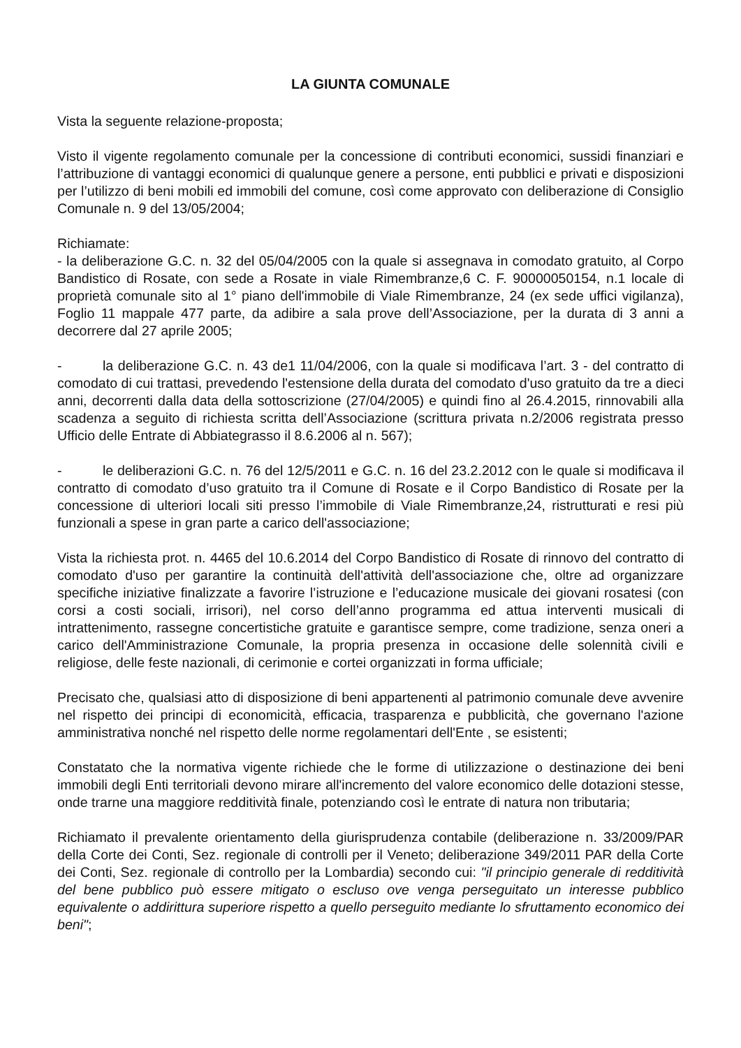LA GIUNTA COMUNALE
Vista la seguente relazione-proposta;
Visto il vigente regolamento comunale per la concessione di contributi economici, sussidi finanziari e l’attribuzione di vantaggi economici di qualunque genere a persone, enti pubblici e privati e disposizioni per l’utilizzo di beni mobili ed immobili del comune, così come approvato con deliberazione di Consiglio Comunale n. 9 del 13/05/2004;
Richiamate:
- la deliberazione G.C. n. 32 del 05/04/2005 con la quale si assegnava in comodato gratuito, al Corpo Bandistico di Rosate, con sede a Rosate in viale Rimembranze,6 C. F. 90000050154, n.1 locale di proprietà comunale sito al 1° piano dell'immobile di Viale Rimembranze, 24 (ex sede uffici vigilanza), Foglio 11 mappale 477 parte, da adibire a sala prove dell’Associazione, per la durata di 3 anni a decorrere dal 27 aprile 2005;
- la deliberazione G.C. n. 43 de1 11/04/2006, con la quale si modificava l’art. 3 - del contratto di comodato di cui trattasi, prevedendo l'estensione della durata del comodato d'uso gratuito da tre a dieci anni, decorrenti dalla data della sottoscrizione (27/04/2005) e quindi fino al 26.4.2015, rinnovabili alla scadenza a seguito di richiesta scritta dell’Associazione (scrittura privata n.2/2006 registrata presso Ufficio delle Entrate di Abbiategrasso il 8.6.2006 al n. 567);
- le deliberazioni G.C. n. 76 del 12/5/2011 e G.C. n. 16 del 23.2.2012 con le quale si modificava il contratto di comodato d’uso gratuito tra il Comune di Rosate e il Corpo Bandistico di Rosate per la concessione di ulteriori locali siti presso l’immobile di Viale Rimembranze,24, ristrutturati e resi più funzionali a spese in gran parte a carico dell'associazione;
Vista la richiesta prot. n. 4465 del 10.6.2014 del Corpo Bandistico di Rosate di rinnovo del contratto di comodato d'uso per garantire la continuità dell'attività dell'associazione che, oltre ad organizzare specifiche iniziative finalizzate a favorire l’istruzione e l’educazione musicale dei giovani rosatesi (con corsi a costi sociali, irrisori), nel corso dell’anno programma ed attua interventi musicali di intrattenimento, rassegne concertistiche gratuite e garantisce sempre, come tradizione, senza oneri a carico dell'Amministrazione Comunale, la propria presenza in occasione delle solennità civili e religiose, delle feste nazionali, di cerimonie e cortei organizzati in forma ufficiale;
Precisato che, qualsiasi atto di disposizione di beni appartenenti al patrimonio comunale deve avvenire nel rispetto dei principi di economicità, efficacia, trasparenza e pubblicità, che governano l'azione amministrativa nonché nel rispetto delle norme regolamentari dell'Ente , se esistenti;
Constatato che la normativa vigente richiede che le forme di utilizzazione o destinazione dei beni immobili degli Enti territoriali devono mirare all'incremento del valore economico delle dotazioni stesse, onde trarne una maggiore redditività finale, potenziando così le entrate di natura non tributaria;
Richiamato il prevalente orientamento della giurisprudenza contabile (deliberazione n. 33/2009/PAR della Corte dei Conti, Sez. regionale di controlli per il Veneto; deliberazione 349/2011 PAR della Corte dei Conti, Sez. regionale di controllo per la Lombardia) secondo cui: "il principio generale di redditività del bene pubblico può essere mitigato o escluso ove venga perseguitato un interesse pubblico equivalente o addirittura superiore rispetto a quello perseguito mediante lo sfruttamento economico dei beni";